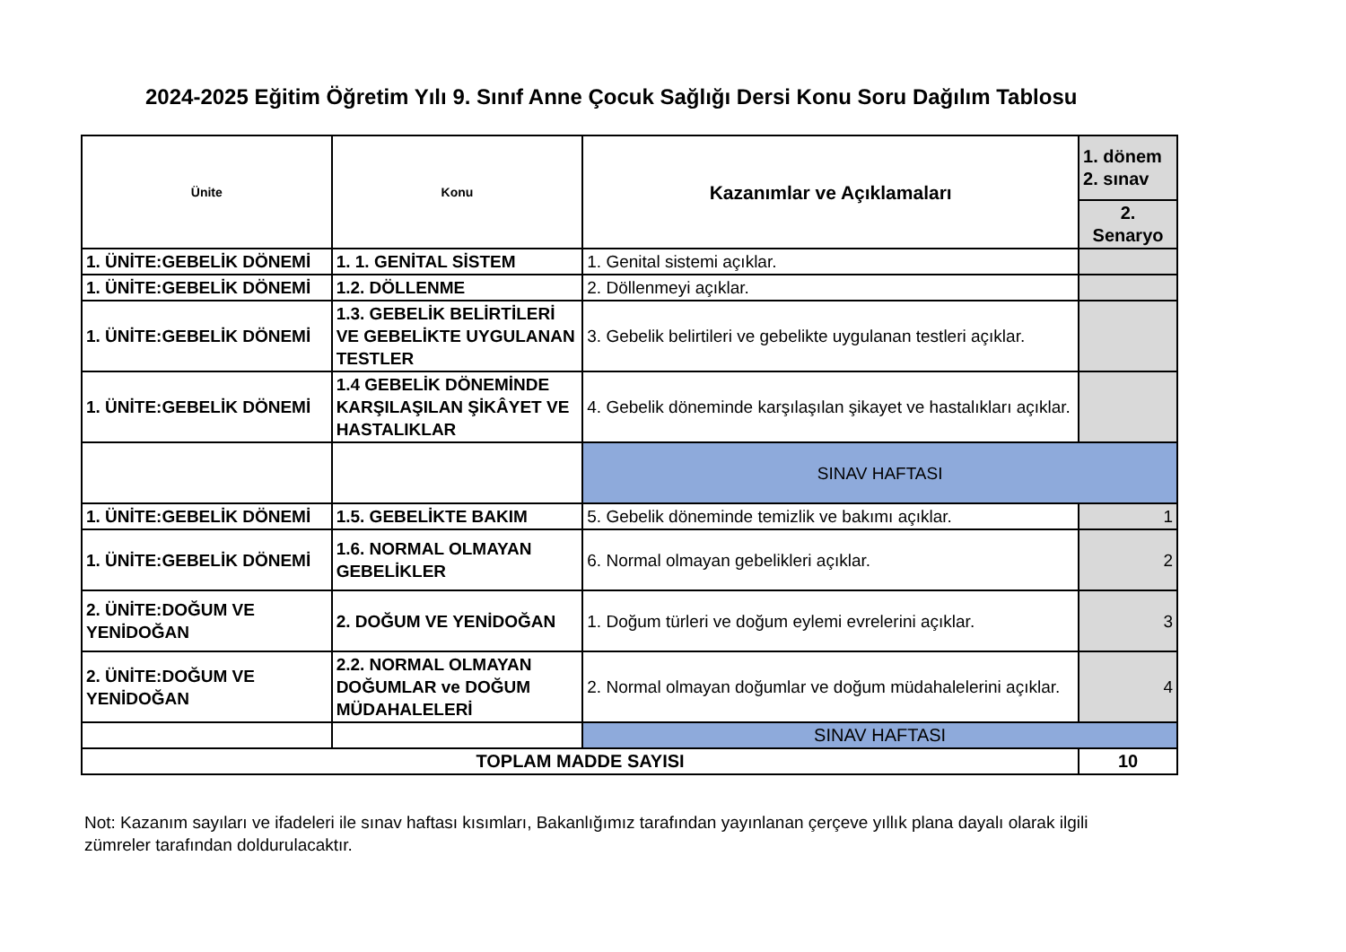2024-2025 Eğitim Öğretim Yılı 9. Sınıf Anne Çocuk Sağlığı Dersi Konu Soru Dağılım Tablosu
| Ünite | Konu | Kazanımlar ve Açıklamaları | 1. dönem 2. sınav |
| --- | --- | --- | --- |
| | | | 2. Senaryo |
| 1. ÜNİTE:GEBELİK DÖNEMİ | 1. 1. GENİTAL SİSTEM | 1. Genital sistemi açıklar. | |
| 1. ÜNİTE:GEBELİK DÖNEMİ | 1.2. DÖLLENME | 2. Döllenmeyi açıklar. | |
| 1. ÜNİTE:GEBELİK DÖNEMİ | 1.3. GEBELİK BELİRTİLERİ VE GEBELİKTE UYGULANAN TESTLER | 3. Gebelik belirtileri ve gebelikte uygulanan testleri açıklar. | |
| 1. ÜNİTE:GEBELİK DÖNEMİ | 1.4 GEBELİK DÖNEMİNDE KARŞILAŞILAN ŞİKÂYET VE HASTALIKLAR | 4. Gebelik döneminde karşılaşılan şikayet ve hastalıkları açıklar. | |
| | | SINAV HAFTASI | |
| 1. ÜNİTE:GEBELİK DÖNEMİ | 1.5. GEBELİKTE BAKIM | 5. Gebelik döneminde temizlik ve bakımı açıklar. | 1 |
| 1. ÜNİTE:GEBELİK DÖNEMİ | 1.6. NORMAL OLMAYAN GEBELİKLER | 6. Normal olmayan gebelikleri açıklar. | 2 |
| 2. ÜNİTE:DOĞUM VE YENİDOĞAN | 2. DOĞUM VE YENİDOĞAN | 1. Doğum türleri ve doğum eylemi evrelerini açıklar. | 3 |
| 2. ÜNİTE:DOĞUM VE YENİDOĞAN | 2.2. NORMAL OLMAYAN DOĞUMLAR ve DOĞUM MÜDAHALELERİ | 2. Normal olmayan doğumlar ve doğum müdahalelerini açıklar. | 4 |
| | | SINAV HAFTASI | |
| TOPLAM MADDE SAYISI | | | 10 |
Not: Kazanım sayıları ve ifadeleri ile sınav haftası kısımları, Bakanlığımız tarafından yayınlanan çerçeve yıllık plana dayalı olarak ilgili zümreler tarafından doldurulacaktır.